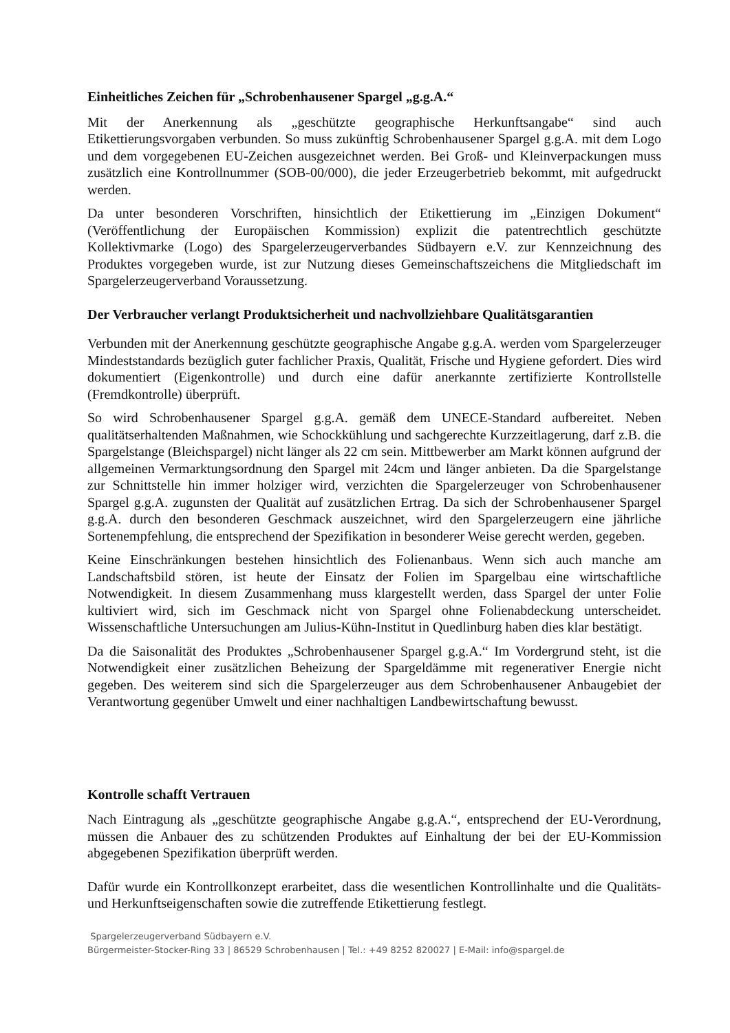Einheitliches Zeichen für „Schrobenhausener Spargel „g.g.A.“
Mit der Anerkennung als „geschützte geographische Herkunftsangabe“ sind auch Etikettierungsvorgaben verbunden. So muss zukünftig Schrobenhausener Spargel g.g.A. mit dem Logo und dem vorgegebenen EU-Zeichen ausgezeichnet werden. Bei Groß- und Kleinverpackungen muss zusätzlich eine Kontrollnummer (SOB-00/000), die jeder Erzeugerbetrieb bekommt, mit aufgedruckt werden.
Da unter besonderen Vorschriften, hinsichtlich der Etikettierung im „Einzigen Dokument“ (Veröffentlichung der Europäischen Kommission) explizit die patentrechtlich geschützte Kollektivmarke (Logo) des Spargelerzeugerverbandes Südbayern e.V. zur Kennzeichnung des Produktes vorgegeben wurde, ist zur Nutzung dieses Gemeinschaftszeichens die Mitgliedschaft im Spargelerzeugerverband Voraussetzung.
Der Verbraucher verlangt Produktsicherheit und nachvollziehbare Qualitätsgarantien
Verbunden mit der Anerkennung geschützte geographische Angabe g.g.A. werden vom Spargelerzeuger Mindeststandards bezüglich guter fachlicher Praxis, Qualität, Frische und Hygiene gefordert. Dies wird dokumentiert (Eigenkontrolle) und durch eine dafür anerkannte zertifizierte Kontrollstelle (Fremdkontrolle) überprüft.
So wird Schrobenhausener Spargel g.g.A. gemäß dem UNECE-Standard aufbereitet. Neben qualitätserhaltenden Maßnahmen, wie Schockkühlung und sachgerechte Kurzzeitlagerung, darf z.B. die Spargelstange (Bleichspargel) nicht länger als 22 cm sein. Mittbewerber am Markt können aufgrund der allgemeinen Vermarktungsordnung den Spargel mit 24cm und länger anbieten. Da die Spargelstange zur Schnittstelle hin immer holziger wird, verzichten die Spargelerzeuger von Schrobenhausener Spargel g.g.A. zugunsten der Qualität auf zusätzlichen Ertrag. Da sich der Schrobenhausener Spargel g.g.A. durch den besonderen Geschmack auszeichnet, wird den Spargelerzeugern eine jährliche Sortenempfehlung, die entsprechend der Spezifikation in besonderer Weise gerecht werden, gegeben.
Keine Einschränkungen bestehen hinsichtlich des Folienanbaus. Wenn sich auch manche am Landschaftsbild stören, ist heute der Einsatz der Folien im Spargelbau eine wirtschaftliche Notwendigkeit. In diesem Zusammenhang muss klargestellt werden, dass Spargel der unter Folie kultiviert wird, sich im Geschmack nicht von Spargel ohne Folienabdeckung unterscheidet. Wissenschaftliche Untersuchungen am Julius-Kühn-Institut in Quedlinburg haben dies klar bestätigt.
Da die Saisonalität des Produktes „Schrobenhausener Spargel g.g.A.“ Im Vordergrund steht, ist die Notwendigkeit einer zusätzlichen Beheizung der Spargeldämme mit regenerativer Energie nicht gegeben. Des weiterem sind sich die Spargelerzeuger aus dem Schrobenhausener Anbaugebiet der Verantwortung gegenüber Umwelt und einer nachhaltigen Landbewirtschaftung bewusst.
Kontrolle schafft Vertrauen
Nach Eintragung als „geschützte geographische Angabe g.g.A.“, entsprechend der EU-Verordnung, müssen die Anbauer des zu schützenden Produktes auf Einhaltung der bei der EU-Kommission abgegebenen Spezifikation überprüft werden.
Dafür wurde ein Kontrollkonzept erarbeitet, dass die wesentlichen Kontrollinhalte und die Qualitäts- und Herkunftseigenschaften sowie die zutreffende Etikettierung festlegt.
Spargelerzeugerverband Südbayern e.V.
Bürgermeister-Stocker-Ring 33 | 86529 Schrobenhausen | Tel.: +49 8252 820027 | E-Mail: info@spargel.de